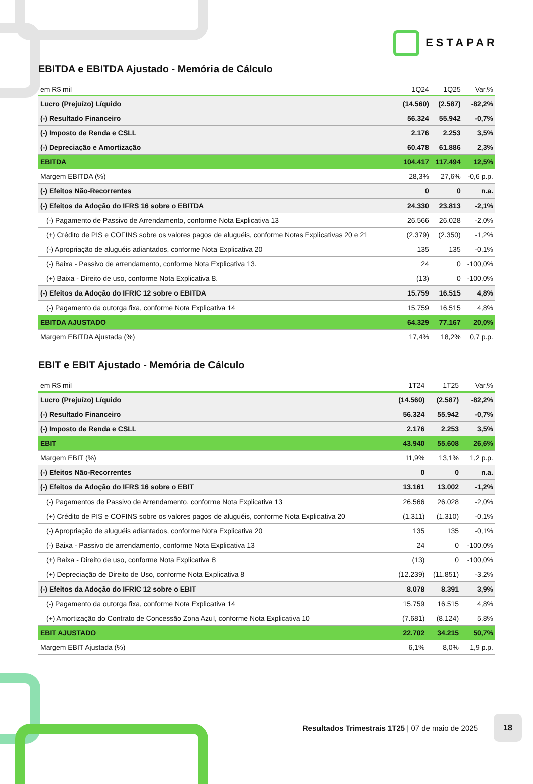ESTAPAR
EBITDA e EBITDA Ajustado - Memória de Cálculo
| em R$ mil | 1Q24 | 1Q25 | Var.% |
| --- | --- | --- | --- |
| Lucro (Prejuízo) Líquido | (14.560) | (2.587) | -82,2% |
| (-) Resultado Financeiro | 56.324 | 55.942 | -0,7% |
| (-) Imposto de Renda e CSLL | 2.176 | 2.253 | 3,5% |
| (-) Depreciação e Amortização | 60.478 | 61.886 | 2,3% |
| EBITDA | 104.417 | 117.494 | 12,5% |
| Margem EBITDA (%) | 28,3% | 27,6% | -0,6 p.p. |
| (-) Efeitos Não-Recorrentes | 0 | 0 | n.a. |
| (-) Efeitos da Adoção do IFRS 16 sobre o EBITDA | 24.330 | 23.813 | -2,1% |
| (-) Pagamento de Passivo de Arrendamento, conforme Nota Explicativa 13 | 26.566 | 26.028 | -2,0% |
| (+) Crédito de PIS e COFINS sobre os valores pagos de aluguéis, conforme Notas Explicativas 20 e 21 | (2.379) | (2.350) | -1,2% |
| (-) Apropriação de aluguéis adiantados, conforme Nota Explicativa 20 | 135 | 135 | -0,1% |
| (-) Baixa - Passivo de arrendamento, conforme Nota Explicativa 13. | 24 | 0 | -100,0% |
| (+) Baixa - Direito de uso, conforme Nota Explicativa 8. | (13) | 0 | -100,0% |
| (-) Efeitos da Adoção do IFRIC 12 sobre o EBITDA | 15.759 | 16.515 | 4,8% |
| (-) Pagamento da outorga fixa, conforme Nota Explicativa 14 | 15.759 | 16.515 | 4,8% |
| EBITDA AJUSTADO | 64.329 | 77.167 | 20,0% |
| Margem EBITDA Ajustada (%) | 17,4% | 18,2% | 0,7 p.p. |
EBIT e EBIT Ajustado - Memória de Cálculo
| em R$ mil | 1T24 | 1T25 | Var.% |
| --- | --- | --- | --- |
| Lucro (Prejuízo) Líquido | (14.560) | (2.587) | -82,2% |
| (-) Resultado Financeiro | 56.324 | 55.942 | -0,7% |
| (-) Imposto de Renda e CSLL | 2.176 | 2.253 | 3,5% |
| EBIT | 43.940 | 55.608 | 26,6% |
| Margem EBIT (%) | 11,9% | 13,1% | 1,2 p.p. |
| (-) Efeitos Não-Recorrentes | 0 | 0 | n.a. |
| (-) Efeitos da Adoção do IFRS 16 sobre o EBIT | 13.161 | 13.002 | -1,2% |
| (-) Pagamentos de Passivo de Arrendamento, conforme Nota Explicativa 13 | 26.566 | 26.028 | -2,0% |
| (+) Crédito de PIS e COFINS sobre os valores pagos de aluguéis, conforme Nota Explicativa 20 | (1.311) | (1.310) | -0,1% |
| (-) Apropriação de aluguéis adiantados, conforme Nota Explicativa 20 | 135 | 135 | -0,1% |
| (-) Baixa - Passivo de arrendamento, conforme Nota Explicativa 13 | 24 | 0 | -100,0% |
| (+) Baixa - Direito de uso, conforme Nota Explicativa 8 | (13) | 0 | -100,0% |
| (+) Depreciação de Direito de Uso, conforme Nota Explicativa 8 | (12.239) | (11.851) | -3,2% |
| (-) Efeitos da Adoção do IFRIC 12 sobre o EBIT | 8.078 | 8.391 | 3,9% |
| (-) Pagamento da outorga fixa, conforme Nota Explicativa 14 | 15.759 | 16.515 | 4,8% |
| (+) Amortização do Contrato de Concessão Zona Azul, conforme Nota Explicativa 10 | (7.681) | (8.124) | 5,8% |
| EBIT AJUSTADO | 22.702 | 34.215 | 50,7% |
| Margem EBIT Ajustada (%) | 6,1% | 8,0% | 1,9 p.p. |
Resultados Trimestrais 1T25 | 07 de maio de 2025
18